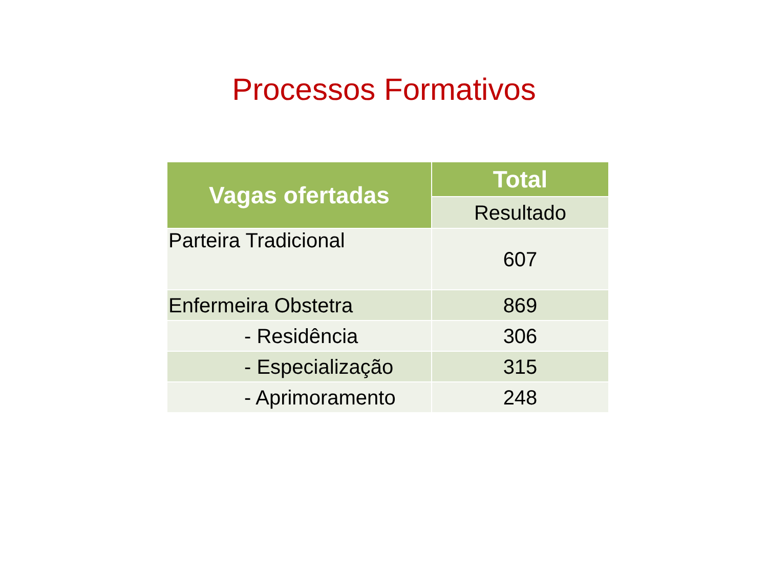Processos Formativos
| Vagas ofertadas | Total |
| --- | --- |
| | Resultado |
| Parteira Tradicional | 607 |
| Enfermeira Obstetra | 869 |
| - Residência | 306 |
| - Especialização | 315 |
| - Aprimoramento | 248 |